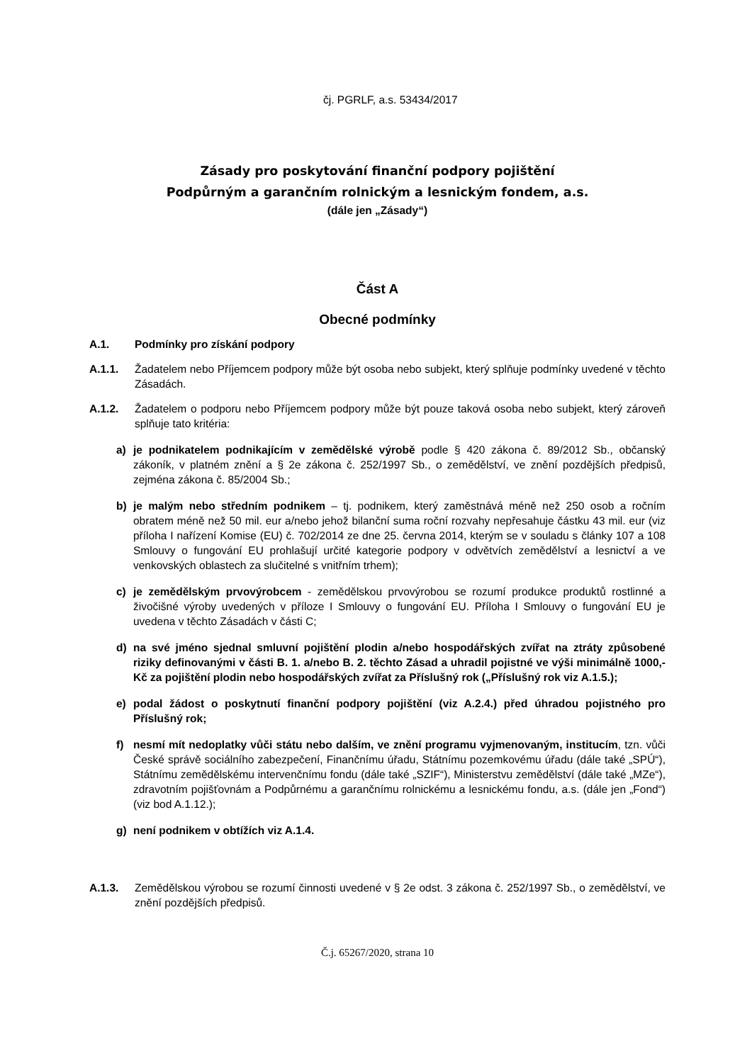čj. PGRLF, a.s. 53434/2017
Zásady pro poskytování finanční podpory pojištění
Podpůrným a garančním rolnickým a lesnickým fondem, a.s.
(dále jen „Zásady“)
Část A
Obecné podmínky
A.1. Podmínky pro získání podpory
A.1.1. Žadatelem nebo Příjemcem podpory může být osoba nebo subjekt, který splňuje podmínky uvedené v těchto Zásadách.
A.1.2. Žadatelem o podporu nebo Příjemcem podpory může být pouze taková osoba nebo subjekt, který zároveň splňuje tato kritéria:
a) je podnikatelem podnikajícím v zemědělské výrobě podle § 420 zákona č. 89/2012 Sb., občanský zákoník, v platném znění a § 2e zákona č. 252/1997 Sb., o zemědělství, ve znění pozdějších předpisů, zejména zákona č. 85/2004 Sb.;
b) je malým nebo středním podnikem – tj. podnikem, který zaměstnává méně než 250 osob a ročním obratem méně než 50 mil. eur a/nebo jehož bilanční suma roční rozvahy nepřesahuje částku 43 mil. eur (viz příloha I nařízení Komise (EU) č. 702/2014 ze dne 25. června 2014, kterým se v souladu s články 107 a 108 Smlouvy o fungování EU prohlašují určité kategorie podpory v odvětvích zemědělství a lesnictví a ve venkovských oblastech za slučitelné s vnitřním trhem);
c) je zemědělským prvovýrobcem - zemědělskou prvovýrobou se rozumí produkce produktů rostlinné a živočišné výroby uvedených v příloze I Smlouvy o fungování EU. Příloha I Smlouvy o fungování EU je uvedena v těchto Zásadách v části C;
d) na své jméno sjednal smluvní pojištění plodin a/nebo hospodářských zvířat na ztráty způsobené riziky definovanými v části B. 1. a/nebo B. 2. těchto Zásad a uhradil pojistné ve výši minimálně 1000,- Kč za pojištění plodin nebo hospodářských zvířat za Příslušný rok („Příslušný rok viz A.1.5.);
e) podal žádost o poskytnutí finanční podpory pojištění (viz A.2.4.) před úhradou pojistného pro Příslušný rok;
f) nesmí mít nedoplatky vůči státu nebo dalším, ve znění programu vyjmenovaným, institucím, tzn. vůči České správě sociálního zabezpečení, Finančnímu úřadu, Státnímu pozemkovému úřadu (dále také „SPÚ“), Státnímu zemědělskému intervenčnímu fondu (dále také „SZIF“), Ministerstvu zemědělství (dále také „MZe“), zdravotním pojišťovnám a Podpůrnému a garančnímu rolnickému a lesnickému fondu, a.s. (dále jen „Fond“) (viz bod A.1.12.);
g) není podnikem v obtížích viz A.1.4.
A.1.3. Zemědělskou výrobou se rozumí činnosti uvedené v § 2e odst. 3 zákona č. 252/1997 Sb., o zemědělství, ve znění pozdějších předpisů.
Č.j. 65267/2020, strana 10